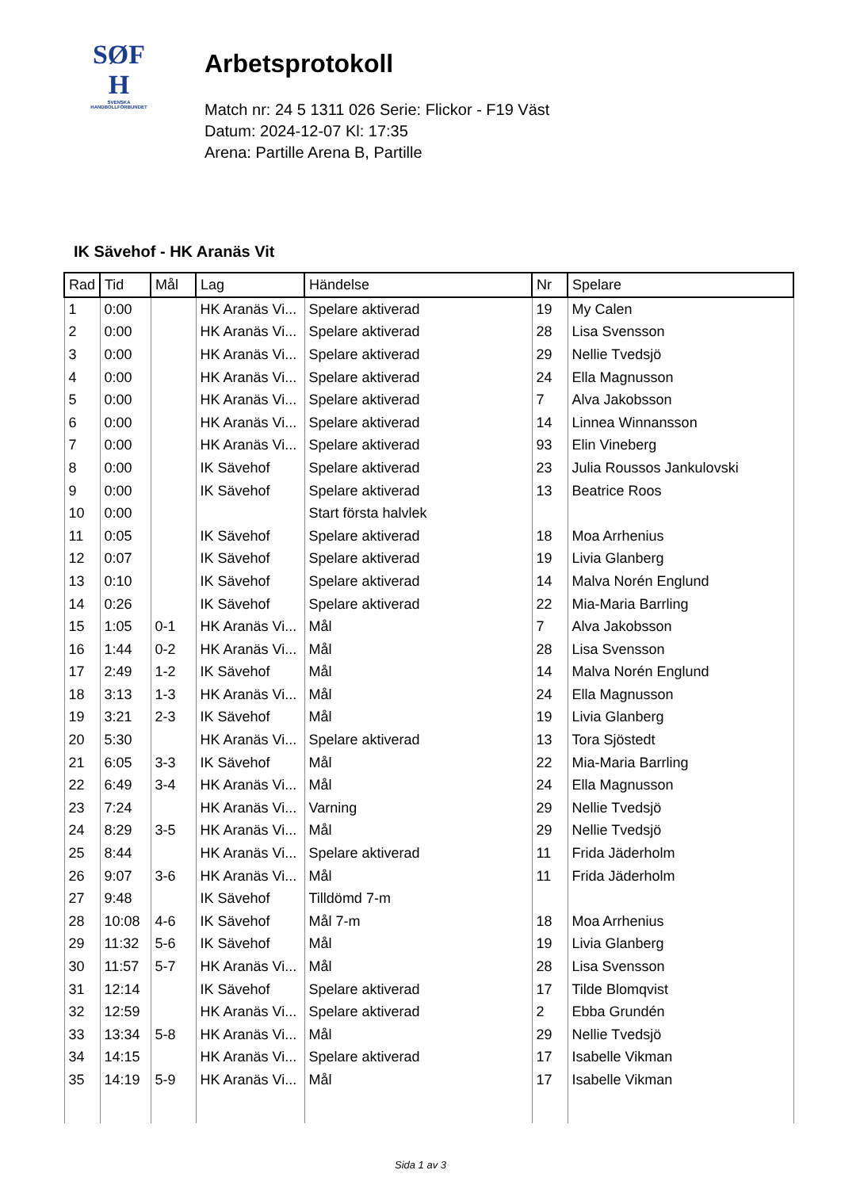SØF
H
SVENSKA
HANDBOLLFÖRBUNDET
Arbetsprotokoll
Match nr: 24 5 1311 026 Serie: Flickor - F19 Väst
Datum: 2024-12-07 Kl: 17:35
Arena: Partille Arena B, Partille
IK Sävehof - HK Aranäs Vit
| Rad | Tid | Mål | Lag | Händelse | Nr | Spelare |
| --- | --- | --- | --- | --- | --- | --- |
| 1 | 0:00 | | HK Aranäs Vi... | Spelare aktiverad | 19 | My Calen |
| 2 | 0:00 | | HK Aranäs Vi... | Spelare aktiverad | 28 | Lisa Svensson |
| 3 | 0:00 | | HK Aranäs Vi... | Spelare aktiverad | 29 | Nellie Tvedsjö |
| 4 | 0:00 | | HK Aranäs Vi... | Spelare aktiverad | 24 | Ella Magnusson |
| 5 | 0:00 | | HK Aranäs Vi... | Spelare aktiverad | 7 | Alva Jakobsson |
| 6 | 0:00 | | HK Aranäs Vi... | Spelare aktiverad | 14 | Linnea Winnansson |
| 7 | 0:00 | | HK Aranäs Vi... | Spelare aktiverad | 93 | Elin Vineberg |
| 8 | 0:00 | | IK Sävehof | Spelare aktiverad | 23 | Julia Roussos Jankulovski |
| 9 | 0:00 | | IK Sävehof | Spelare aktiverad | 13 | Beatrice Roos |
| 10 | 0:00 | | | Start första halvlek | | |
| 11 | 0:05 | | IK Sävehof | Spelare aktiverad | 18 | Moa Arrhenius |
| 12 | 0:07 | | IK Sävehof | Spelare aktiverad | 19 | Livia Glanberg |
| 13 | 0:10 | | IK Sävehof | Spelare aktiverad | 14 | Malva Norén Englund |
| 14 | 0:26 | | IK Sävehof | Spelare aktiverad | 22 | Mia-Maria Barrling |
| 15 | 1:05 | 0-1 | HK Aranäs Vi... | Mål | 7 | Alva Jakobsson |
| 16 | 1:44 | 0-2 | HK Aranäs Vi... | Mål | 28 | Lisa Svensson |
| 17 | 2:49 | 1-2 | IK Sävehof | Mål | 14 | Malva Norén Englund |
| 18 | 3:13 | 1-3 | HK Aranäs Vi... | Mål | 24 | Ella Magnusson |
| 19 | 3:21 | 2-3 | IK Sävehof | Mål | 19 | Livia Glanberg |
| 20 | 5:30 | | HK Aranäs Vi... | Spelare aktiverad | 13 | Tora Sjöstedt |
| 21 | 6:05 | 3-3 | IK Sävehof | Mål | 22 | Mia-Maria Barrling |
| 22 | 6:49 | 3-4 | HK Aranäs Vi... | Mål | 24 | Ella Magnusson |
| 23 | 7:24 | | HK Aranäs Vi... | Varning | 29 | Nellie Tvedsjö |
| 24 | 8:29 | 3-5 | HK Aranäs Vi... | Mål | 29 | Nellie Tvedsjö |
| 25 | 8:44 | | HK Aranäs Vi... | Spelare aktiverad | 11 | Frida Jäderholm |
| 26 | 9:07 | 3-6 | HK Aranäs Vi... | Mål | 11 | Frida Jäderholm |
| 27 | 9:48 | | IK Sävehof | Tilldömd 7-m | | |
| 28 | 10:08 | 4-6 | IK Sävehof | Mål 7-m | 18 | Moa Arrhenius |
| 29 | 11:32 | 5-6 | IK Sävehof | Mål | 19 | Livia Glanberg |
| 30 | 11:57 | 5-7 | HK Aranäs Vi... | Mål | 28 | Lisa Svensson |
| 31 | 12:14 | | IK Sävehof | Spelare aktiverad | 17 | Tilde Blomqvist |
| 32 | 12:59 | | HK Aranäs Vi... | Spelare aktiverad | 2 | Ebba Grundén |
| 33 | 13:34 | 5-8 | HK Aranäs Vi... | Mål | 29 | Nellie Tvedsjö |
| 34 | 14:15 | | HK Aranäs Vi... | Spelare aktiverad | 17 | Isabelle Vikman |
| 35 | 14:19 | 5-9 | HK Aranäs Vi... | Mål | 17 | Isabelle Vikman |
Sida 1 av 3